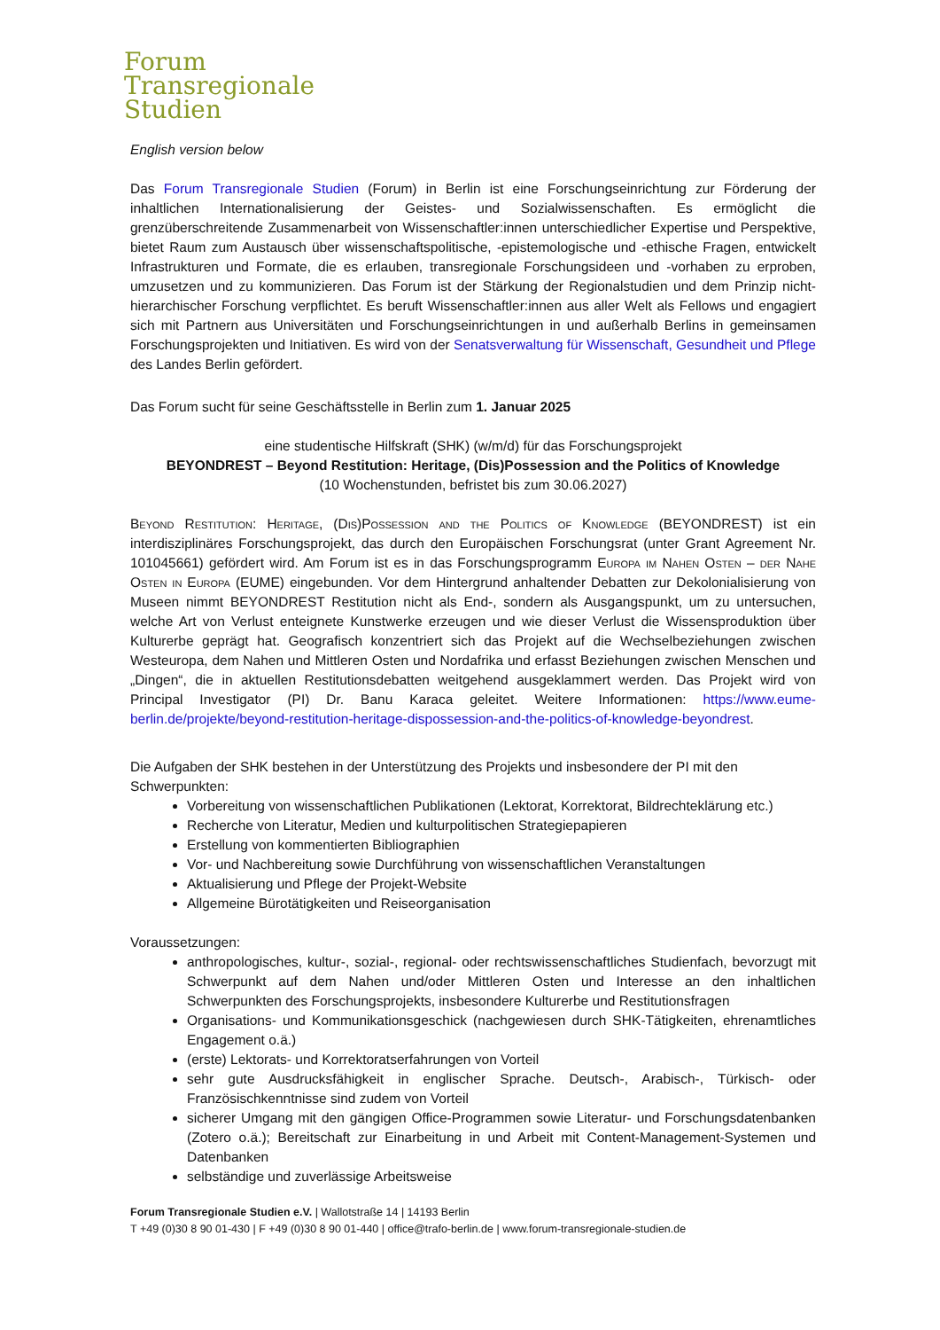Forum
Transregionale
Studien
English version below
Das Forum Transregionale Studien (Forum) in Berlin ist eine Forschungseinrichtung zur Förderung der inhaltlichen Internationalisierung der Geistes- und Sozialwissenschaften. Es ermöglicht die grenzüberschreitende Zusammenarbeit von Wissenschaftler:innen unterschiedlicher Expertise und Perspektive, bietet Raum zum Austausch über wissenschaftspolitische, -epistemologische und -ethische Fragen, entwickelt Infrastrukturen und Formate, die es erlauben, transregionale Forschungsideen und -vorhaben zu erproben, umzusetzen und zu kommunizieren. Das Forum ist der Stärkung der Regionalstudien und dem Prinzip nicht-hierarchischer Forschung verpflichtet. Es beruft Wissenschaftler:innen aus aller Welt als Fellows und engagiert sich mit Partnern aus Universitäten und Forschungseinrichtungen in und außerhalb Berlins in gemeinsamen Forschungsprojekten und Initiativen. Es wird von der Senatsverwaltung für Wissenschaft, Gesundheit und Pflege des Landes Berlin gefördert.
Das Forum sucht für seine Geschäftsstelle in Berlin zum 1. Januar 2025
eine studentische Hilfskraft (SHK) (w/m/d) für das Forschungsprojekt
BEYONDREST – Beyond Restitution: Heritage, (Dis)Possession and the Politics of Knowledge
(10 Wochenstunden, befristet bis zum 30.06.2027)
Beyond Restitution: Heritage, (Dis)Possession and the Politics of Knowledge (BEYONDREST) ist ein interdisziplinäres Forschungsprojekt, das durch den Europäischen Forschungsrat (unter Grant Agreement Nr. 101045661) gefördert wird. Am Forum ist es in das Forschungsprogramm Europa im Nahen Osten – der Nahe Osten in Europa (EUME) eingebunden. Vor dem Hintergrund anhaltender Debatten zur Dekolonialisierung von Museen nimmt BEYONDREST Restitution nicht als End-, sondern als Ausgangspunkt, um zu untersuchen, welche Art von Verlust enteignete Kunstwerke erzeugen und wie dieser Verlust die Wissensproduktion über Kulturerbe geprägt hat. Geografisch konzentriert sich das Projekt auf die Wechselbeziehungen zwischen Westeuropa, dem Nahen und Mittleren Osten und Nordafrika und erfasst Beziehungen zwischen Menschen und „Dingen“, die in aktuellen Restitutionsdebatten weitgehend ausgeklammert werden. Das Projekt wird von Principal Investigator (PI) Dr. Banu Karaca geleitet. Weitere Informationen: https://www.eume-berlin.de/projekte/beyond-restitution-heritage-dispossession-and-the-politics-of-knowledge-beyondrest.
Die Aufgaben der SHK bestehen in der Unterstützung des Projekts und insbesondere der PI mit den Schwerpunkten:
Vorbereitung von wissenschaftlichen Publikationen (Lektorat, Korrektorat, Bildrechteklärung etc.)
Recherche von Literatur, Medien und kulturpolitischen Strategiepapieren
Erstellung von kommentierten Bibliographien
Vor- und Nachbereitung sowie Durchführung von wissenschaftlichen Veranstaltungen
Aktualisierung und Pflege der Projekt-Website
Allgemeine Bürotätigkeiten und Reiseorganisation
Voraussetzungen:
anthropologisches, kultur-, sozial-, regional- oder rechtswissenschaftliches Studienfach, bevorzugt mit Schwerpunkt auf dem Nahen und/oder Mittleren Osten und Interesse an den inhaltlichen Schwerpunkten des Forschungsprojekts, insbesondere Kulturerbe und Restitutionsfragen
Organisations- und Kommunikationsgeschick (nachgewiesen durch SHK-Tätigkeiten, ehrenamtliches Engagement o.ä.)
(erste) Lektorats- und Korrektoratserfahrungen von Vorteil
sehr gute Ausdrucksfähigkeit in englischer Sprache. Deutsch-, Arabisch-, Türkisch- oder Französischkenntnisse sind zudem von Vorteil
sicherer Umgang mit den gängigen Office-Programmen sowie Literatur- und Forschungsdatenbanken (Zotero o.ä.); Bereitschaft zur Einarbeitung in und Arbeit mit Content-Management-Systemen und Datenbanken
selbständige und zuverlässige Arbeitsweise
Forum Transregionale Studien e.V. | Wallotstraße 14 | 14193 Berlin
T +49 (0)30 8 90 01-430 | F +49 (0)30 8 90 01-440 | office@trafo-berlin.de | www.forum-transregionale-studien.de